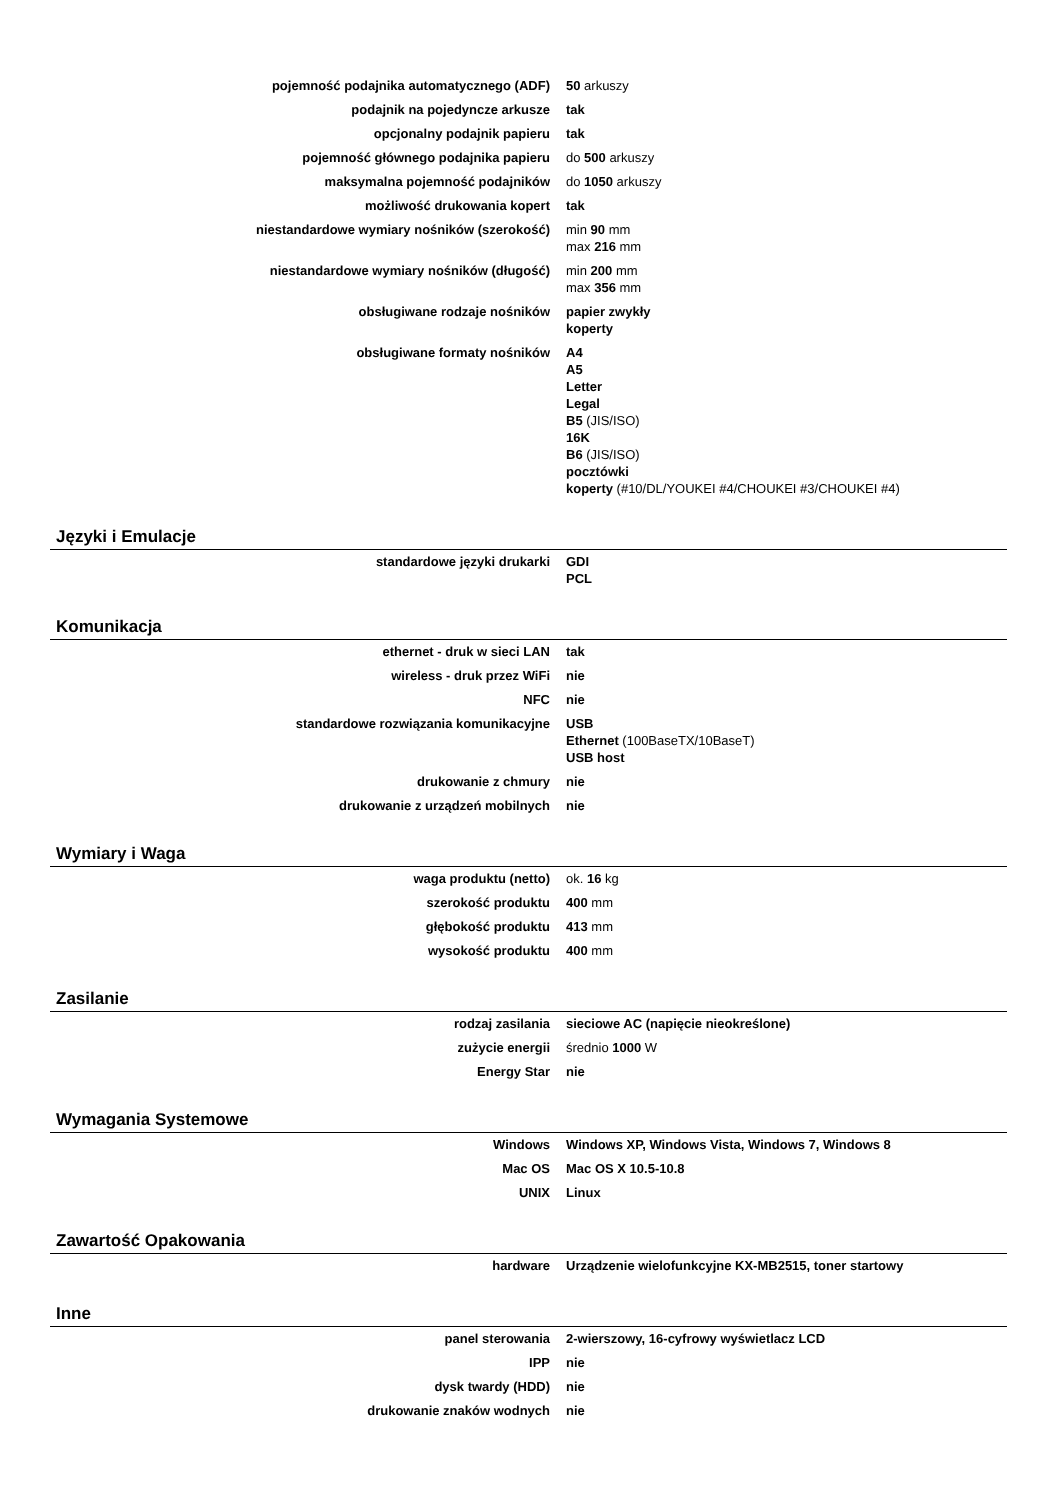| pojemność podajnika automatycznego (ADF) | 50 arkuszy |
| podajnik na pojedyncze arkusze | tak |
| opcjonalny podajnik papieru | tak |
| pojemność głównego podajnika papieru | do 500 arkuszy |
| maksymalna pojemność podajników | do 1050 arkuszy |
| możliwość drukowania kopert | tak |
| niestandardowe wymiary nośników (szerokość) | min 90 mm max 216 mm |
| niestandardowe wymiary nośników (długość) | min 200 mm max 356 mm |
| obsługiwane rodzaje nośników | papier zwykły koperty |
| obsługiwane formaty nośników | A4 A5 Letter Legal B5 (JIS/ISO) 16K B6 (JIS/ISO) pocztówki koperty (#10/DL/YOUKEI #4/CHOUKEI #3/CHOUKEI #4) |
Języki i Emulacje
| standardowe języki drukarki | GDI PCL |
Komunikacja
| ethernet - druk w sieci LAN | tak |
| wireless - druk przez WiFi | nie |
| NFC | nie |
| standardowe rozwiązania komunikacyjne | USB Ethernet (100BaseTX/10BaseT) USB host |
| drukowanie z chmury | nie |
| drukowanie z urządzeń mobilnych | nie |
Wymiary i Waga
| waga produktu (netto) | ok. 16 kg |
| szerokość produktu | 400 mm |
| głębokość produktu | 413 mm |
| wysokość produktu | 400 mm |
Zasilanie
| rodzaj zasilania | sieciowe AC (napięcie nieokreślone) |
| zużycie energii | średnio 1000 W |
| Energy Star | nie |
Wymagania Systemowe
| Windows | Windows XP, Windows Vista, Windows 7, Windows 8 |
| Mac OS | Mac OS X 10.5-10.8 |
| UNIX | Linux |
Zawartość Opakowania
| hardware | Urządzenie wielofunkcyjne KX-MB2515, toner startowy |
Inne
| panel sterowania | 2-wierszowy, 16-cyfrowy wyświetlacz LCD |
| IPP | nie |
| dysk twardy (HDD) | nie |
| drukowanie znaków wodnych | nie |